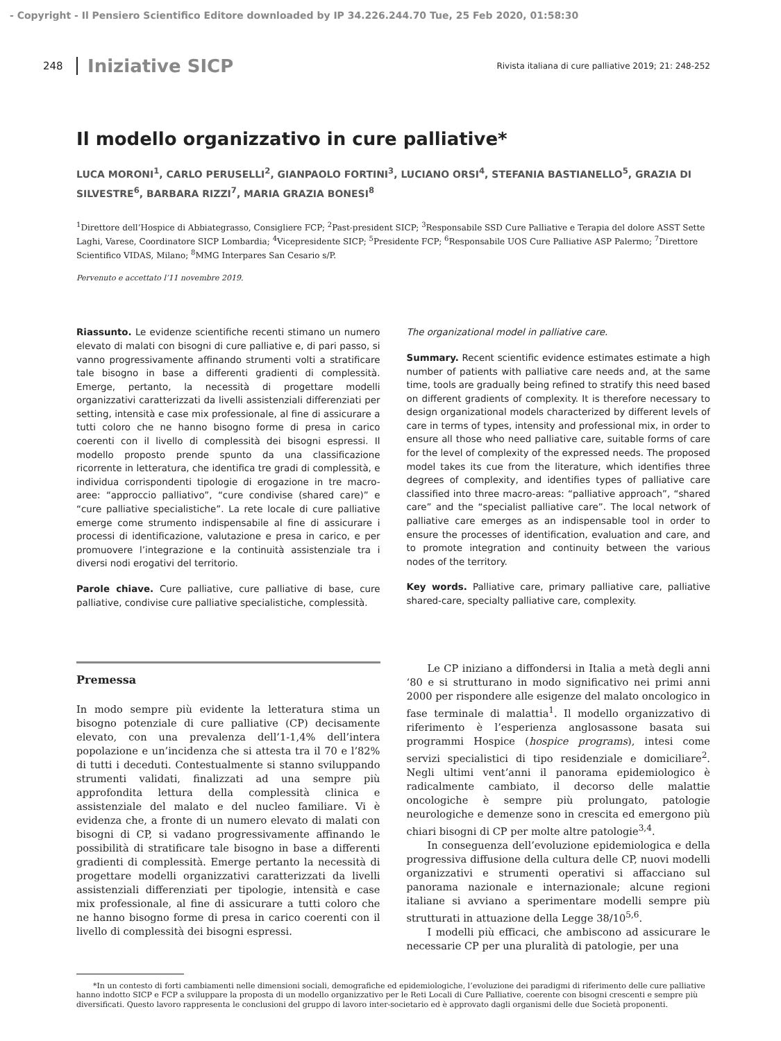- Copyright - Il Pensiero Scientifico Editore downloaded by IP 34.226.244.70 Tue, 25 Feb 2020, 01:58:30
248 Iniziative SICP Rivista italiana di cure palliative 2019; 21: 248-252
Il modello organizzativo in cure palliative*
LUCA MORONI<sup>1</sup>, CARLO PERUSELLI<sup>2</sup>, GIANPAOLO FORTINI<sup>3</sup>, LUCIANO ORSI<sup>4</sup>, STEFANIA BASTIANELLO<sup>5</sup>, GRAZIA DI SILVESTRE<sup>6</sup>, BARBARA RIZZI<sup>7</sup>, MARIA GRAZIA BONESI<sup>8</sup>
<sup>1</sup> Direttore dell’Hospice di Abbiategrasso, Consigliere FCP; <sup>2</sup>Past-president SICP; <sup>3</sup>Responsabile SSD Cure Palliative e Terapia del dolore ASST Sette Laghi, Varese, Coordinatore SICP Lombardia; <sup>4</sup>Vicepresidente SICP; <sup>5</sup>Presidente FCP; <sup>6</sup>Responsabile UOS Cure Palliative ASP Palermo; <sup>7</sup>Direttore Scientifico VIDAS, Milano; <sup>8</sup>MMG Interpares San Cesario s/P.
Pervenuto e accettato l’11 novembre 2019.
Riassunto. Le evidenze scientifiche recenti stimano un numero elevato di malati con bisogni di cure palliative e, di pari passo, si vanno progressivamente affinando strumenti volti a stratificare tale bisogno in base a differenti gradienti di complessità. Emerge, pertanto, la necessità di progettare modelli organizzativi caratterizzati da livelli assistenziali differenziati per setting, intensità e case mix professionale, al fine di assicurare a tutti coloro che ne hanno bisogno forme di presa in carico coerenti con il livello di complessità dei bisogni espressi. Il modello proposto prende spunto da una classificazione ricorrente in letteratura, che identifica tre gradi di complessità, e individua corrispondenti tipologie di erogazione in tre macro-aree: “approccio palliativo”, “cure condivise (shared care)” e “cure palliative specialistiche”. La rete locale di cure palliative emerge come strumento indispensabile al fine di assicurare i processi di identificazione, valutazione e presa in carico, e per promuovere l’integrazione e la continuità assistenziale tra i diversi nodi erogativi del territorio.
Parole chiave. Cure palliative, cure palliative di base, cure palliative, condivise cure palliative specialistiche, complessità.
The organizational model in palliative care.
Summary. Recent scientific evidence estimates estimate a high number of patients with palliative care needs and, at the same time, tools are gradually being refined to stratify this need based on different gradients of complexity. It is therefore necessary to design organizational models characterized by different levels of care in terms of types, intensity and professional mix, in order to ensure all those who need palliative care, suitable forms of care for the level of complexity of the expressed needs. The proposed model takes its cue from the literature, which identifies three degrees of complexity, and identifies types of palliative care classified into three macro-areas: “palliative approach”, “shared care” and the “specialist palliative care”. The local network of palliative care emerges as an indispensable tool in order to ensure the processes of identification, evaluation and care, and to promote integration and continuity between the various nodes of the territory.
Key words. Palliative care, primary palliative care, palliative shared-care, specialty palliative care, complexity.
Premessa
In modo sempre più evidente la letteratura stima un bisogno potenziale di cure palliative (CP) decisamente elevato, con una prevalenza dell’1-1,4% dell’intera popolazione e un’incidenza che si attesta tra il 70 e l’82% di tutti i deceduti. Contestualmente si stanno sviluppando strumenti validati, finalizzati ad una sempre più approfondita lettura della complessità clinica e assistenziale del malato e del nucleo familiare. Vi è evidenza che, a fronte di un numero elevato di malati con bisogni di CP, si vadano progressivamente affinando le possibilità di stratificare tale bisogno in base a differenti gradienti di complessità. Emerge pertanto la necessità di progettare modelli organizzativi caratterizzati da livelli assistenziali differenziati per tipologie, intensità e case mix professionale, al fine di assicurare a tutti coloro che ne hanno bisogno forme di presa in carico coerenti con il livello di complessità dei bisogni espressi.
Le CP iniziano a diffondersi in Italia a metà degli anni ‘80 e si strutturano in modo significativo nei primi anni 2000 per rispondere alle esigenze del malato oncologico in fase terminale di malattia<sup>1</sup>. Il modello organizzativo di riferimento è l’esperienza anglosassone basata sui programmi Hospice (hospice programs), intesi come servizi specialistici di tipo residenziale e domiciliare<sup>2</sup>. Negli ultimi vent’anni il panorama epidemiologico è radicalmente cambiato, il decorso delle malattie oncologiche è sempre più prolungato, patologie neurologiche e demenze sono in crescita ed emergono più chiari bisogni di CP per molte altre patologie<sup>3,4</sup>.
In conseguenza dell’evoluzione epidemiologica e della progressiva diffusione della cultura delle CP, nuovi modelli organizzativi e strumenti operativi si affacciano sul panorama nazionale e internazionale; alcune regioni italiane si avviano a sperimentare modelli sempre più strutturati in attuazione della Legge 38/10<sup>5,6</sup>.
I modelli più efficaci, che ambiscono ad assicurare le necessarie CP per una pluralità di patologie, per una
*In un contesto di forti cambiamenti nelle dimensioni sociali, demografiche ed epidemiologiche, l’evoluzione dei paradigmi di riferimento delle cure palliative hanno indotto SICP e FCP a sviluppare la proposta di un modello organizzativo per le Reti Locali di Cure Palliative, coerente con bisogni crescenti e sempre più diversificati. Questo lavoro rappresenta le conclusioni del gruppo di lavoro inter-societario ed è approvato dagli organismi delle due Società proponenti.